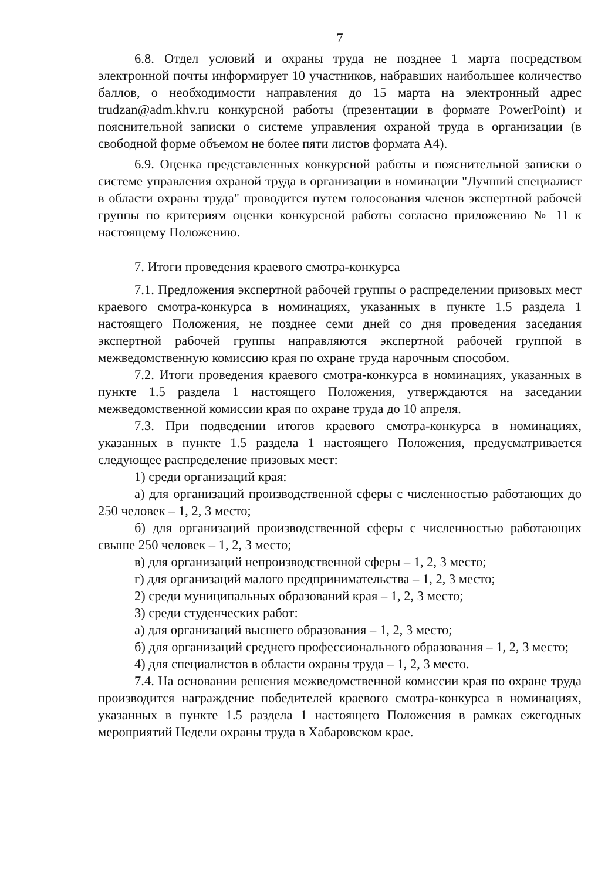7
6.8. Отдел условий и охраны труда не позднее 1 марта посредством электронной почты информирует 10 участников, набравших наибольшее количество баллов, о необходимости направления до 15 марта на электронный адрес trudzan@adm.khv.ru конкурсной работы (презентации в формате PowerPoint) и пояснительной записки о системе управления охраной труда в организации (в свободной форме объемом не более пяти листов формата А4).
6.9. Оценка представленных конкурсной работы и пояснительной записки о системе управления охраной труда в организации в номинации "Лучший специалист в области охраны труда" проводится путем голосования членов экспертной рабочей группы по критериям оценки конкурсной работы согласно приложению № 11 к настоящему Положению.
7. Итоги проведения краевого смотра-конкурса
7.1. Предложения экспертной рабочей группы о распределении призовых мест краевого смотра-конкурса в номинациях, указанных в пункте 1.5 раздела 1 настоящего Положения, не позднее семи дней со дня проведения заседания экспертной рабочей группы направляются экспертной рабочей группой в межведомственную комиссию края по охране труда нарочным способом.
7.2. Итоги проведения краевого смотра-конкурса в номинациях, указанных в пункте 1.5 раздела 1 настоящего Положения, утверждаются на заседании межведомственной комиссии края по охране труда до 10 апреля.
7.3. При подведении итогов краевого смотра-конкурса в номинациях, указанных в пункте 1.5 раздела 1 настоящего Положения, предусматривается следующее распределение призовых мест:
1) среди организаций края:
а) для организаций производственной сферы с численностью работающих до 250 человек – 1, 2, 3 место;
б) для организаций производственной сферы с численностью работающих свыше 250 человек – 1, 2, 3 место;
в) для организаций непроизводственной сферы – 1, 2, 3 место;
г) для организаций малого предпринимательства – 1, 2, 3 место;
2) среди муниципальных образований края – 1, 2, 3 место;
3) среди студенческих работ:
а) для организаций высшего образования – 1, 2, 3 место;
б) для организаций среднего профессионального образования – 1, 2, 3 место;
4) для специалистов в области охраны труда – 1, 2, 3 место.
7.4. На основании решения межведомственной комиссии края по охране труда производится награждение победителей краевого смотра-конкурса в номинациях, указанных в пункте 1.5 раздела 1 настоящего Положения в рамках ежегодных мероприятий Недели охраны труда в Хабаровском крае.